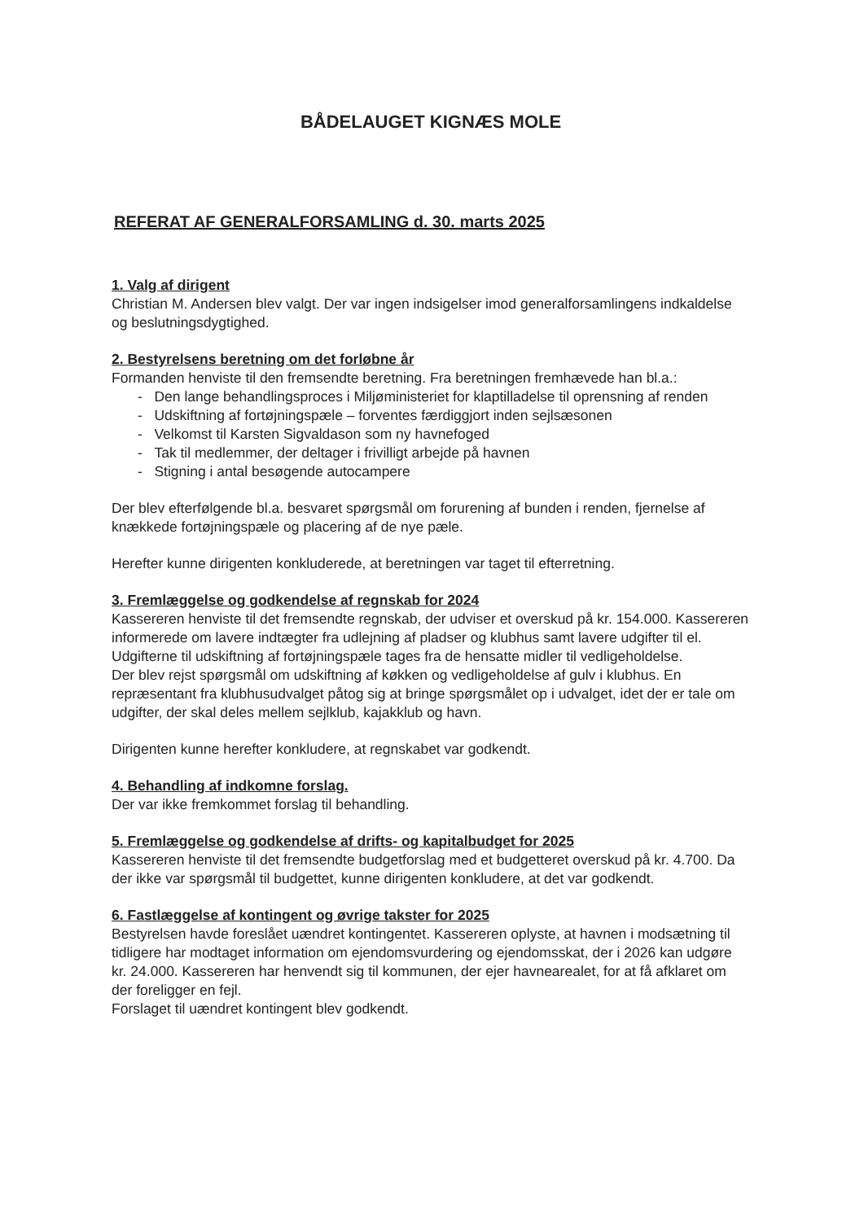BÅDELAUGET KIGNÆS MOLE
REFERAT AF GENERALFORSAMLING d. 30. marts 2025
1. Valg af dirigent
Christian M. Andersen blev valgt. Der var ingen indsigelser imod generalforsamlingens indkaldelse og beslutningsdygtighed.
2. Bestyrelsens beretning om det forløbne år
Formanden henviste til den fremsendte beretning. Fra beretningen fremhævede han bl.a.:
- Den lange behandlingsproces i Miljøministeriet for klaptilladelse til oprensning af renden
- Udskiftning af fortøjningspæle – forventes færdiggjort inden sejlsæsonen
- Velkomst til Karsten Sigvaldason som ny havnefoged
- Tak til medlemmer, der deltager i frivilligt arbejde på havnen
- Stigning i antal besøgende autocampere
Der blev efterfølgende bl.a. besvaret spørgsmål om forurening af bunden i renden, fjernelse af knækkede fortøjningspæle og placering af de nye pæle.
Herefter kunne dirigenten konkluderede, at beretningen var taget til efterretning.
3. Fremlæggelse og godkendelse af regnskab for 2024
Kassereren henviste til det fremsendte regnskab, der udviser et overskud på kr. 154.000. Kassereren informerede om lavere indtægter fra udlejning af pladser og klubhus samt lavere udgifter til el. Udgifterne til udskiftning af fortøjningspæle tages fra de hensatte midler til vedligeholdelse.
Der blev rejst spørgsmål om udskiftning af køkken og vedligeholdelse af gulv i klubhus. En repræsentant fra klubhusudvalget påtog sig at bringe spørgsmålet op i udvalget, idet der er tale om udgifter, der skal deles mellem sejlklub, kajakklub og havn.
Dirigenten kunne herefter konkludere, at regnskabet var godkendt.
4. Behandling af indkomne forslag.
Der var ikke fremkommet forslag til behandling.
5. Fremlæggelse og godkendelse af drifts- og kapitalbudget for 2025
Kassereren henviste til det fremsendte budgetforslag med et budgetteret overskud på kr. 4.700. Da der ikke var spørgsmål til budgettet, kunne dirigenten konkludere, at det var godkendt.
6. Fastlæggelse af kontingent og øvrige takster for 2025
Bestyrelsen havde foreslået uændret kontingentet. Kassereren oplyste, at havnen i modsætning til tidligere har modtaget information om ejendomsvurdering og ejendomsskat, der i 2026 kan udgøre kr. 24.000. Kassereren har henvendt sig til kommunen, der ejer havnearealet, for at få afklaret om der foreligger en fejl.
Forslaget til uændret kontingent blev godkendt.